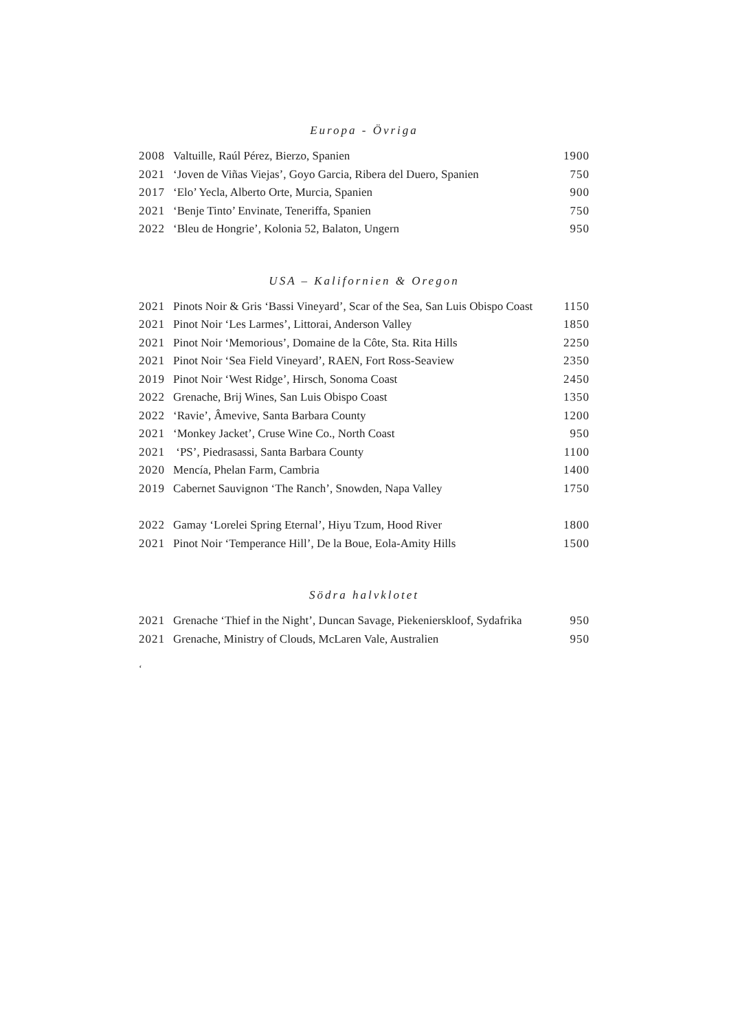Europa - Övriga
| 2008 | Valtuille, Raúl Pérez, Bierzo, Spanien | 1900 |
| 2021 | ‘Joven de Viñas Viejas’, Goyo Garcia, Ribera del Duero, Spanien | 750 |
| 2017 | ‘Elo’ Yecla, Alberto Orte, Murcia, Spanien | 900 |
| 2021 | ‘Benje Tinto’ Envinate, Teneriffa, Spanien | 750 |
| 2022 | ‘Bleu de Hongrie’, Kolonia 52, Balaton, Ungern | 950 |
USA – Kalifornien & Oregon
| 2021 | Pinots Noir & Gris ‘Bassi Vineyard’, Scar of the Sea, San Luis Obispo Coast | 1150 |
| 2021 | Pinot Noir ‘Les Larmes’, Littorai, Anderson Valley | 1850 |
| 2021 | Pinot Noir ‘Memorious’, Domaine de la Côte, Sta. Rita Hills | 2250 |
| 2021 | Pinot Noir ‘Sea Field Vineyard’, RAEN, Fort Ross-Seaview | 2350 |
| 2019 | Pinot Noir ‘West Ridge’, Hirsch, Sonoma Coast | 2450 |
| 2022 | Grenache, Brij Wines, San Luis Obispo Coast | 1350 |
| 2022 | ‘Ravie’, Âmevive, Santa Barbara County | 1200 |
| 2021 | ‘Monkey Jacket’, Cruse Wine Co., North Coast | 950 |
| 2021 | ‘PS’, Piedrasassi, Santa Barbara County | 1100 |
| 2020 | Mencía, Phelan Farm, Cambria | 1400 |
| 2019 | Cabernet Sauvignon ‘The Ranch’, Snowden, Napa Valley | 1750 |
| 2022 | Gamay ‘Lorelei Spring Eternal’, Hiyu Tzum, Hood River | 1800 |
| 2021 | Pinot Noir ‘Temperance Hill’, De la Boue, Eola-Amity Hills | 1500 |
Södra halvklotet
| 2021 | Grenache ‘Thief in the Night’, Duncan Savage, Piekenierskloof, Sydafrika | 950 |
| 2021 | Grenache, Ministry of Clouds, McLaren Vale, Australien | 950 |
‘